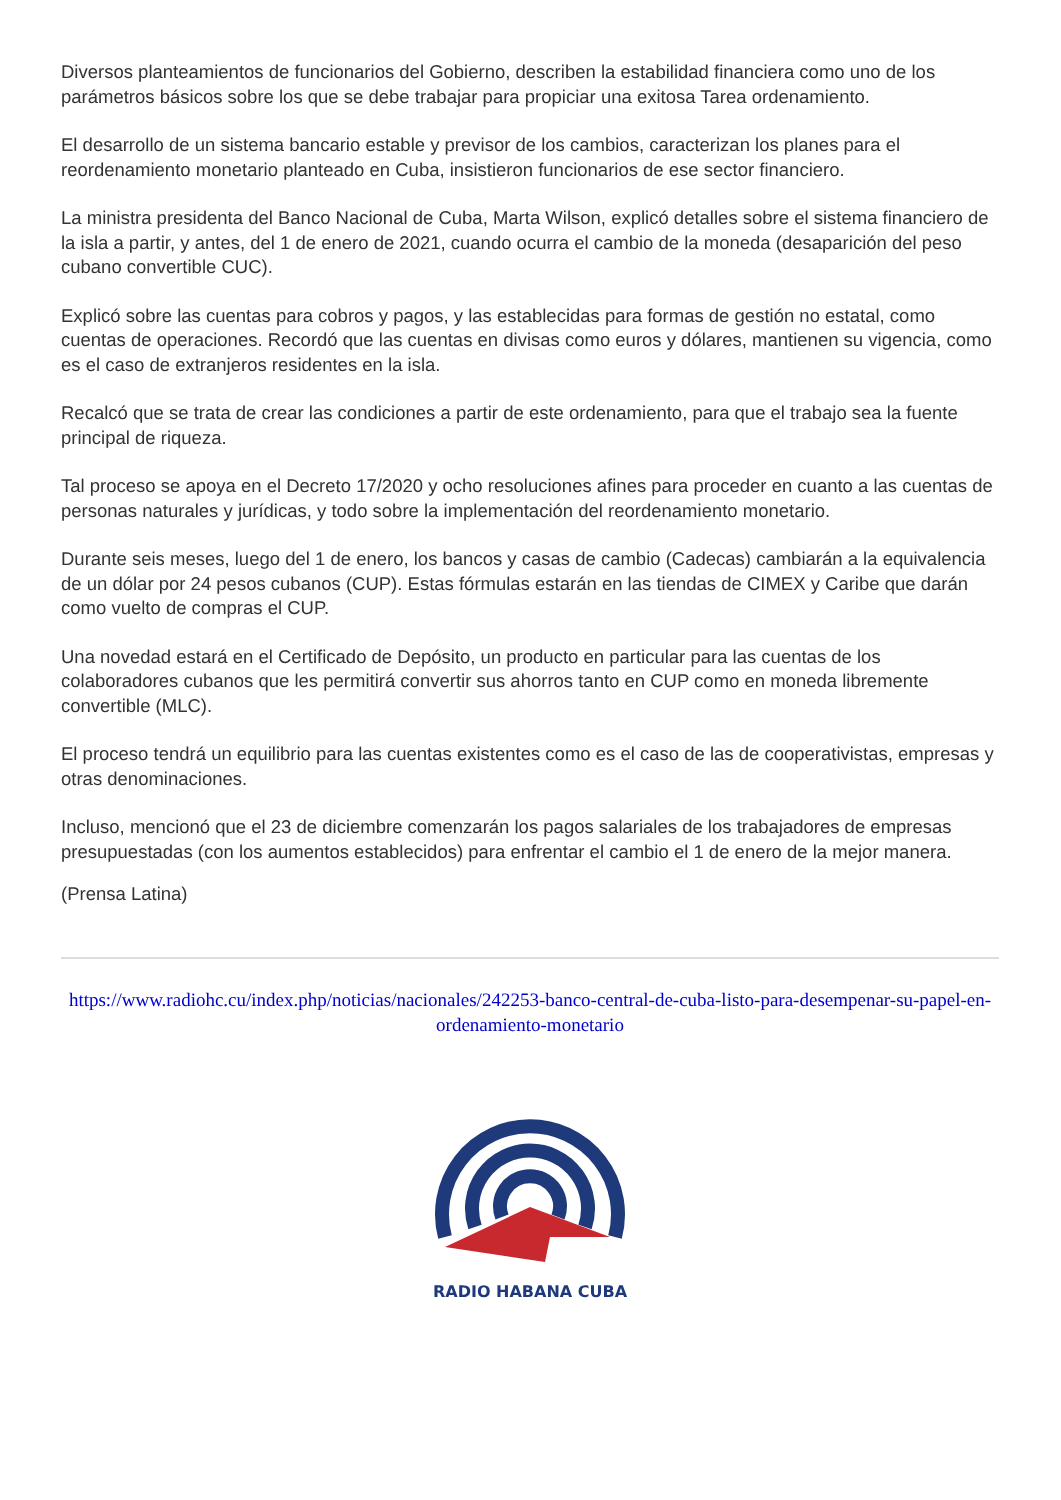Diversos planteamientos de funcionarios del Gobierno, describen la estabilidad financiera como uno de los parámetros básicos sobre los que se debe trabajar para propiciar una exitosa Tarea ordenamiento.
El desarrollo de un sistema bancario estable y previsor de los cambios, caracterizan los planes para el reordenamiento monetario planteado en Cuba, insistieron funcionarios de ese sector financiero.
La ministra presidenta del Banco Nacional de Cuba, Marta Wilson, explicó detalles sobre el sistema financiero de la isla a partir, y antes, del 1 de enero de 2021, cuando ocurra el cambio de la moneda (desaparición del peso cubano convertible CUC).
Explicó sobre las cuentas para cobros y pagos, y las establecidas para formas de gestión no estatal, como cuentas de operaciones. Recordó que las cuentas en divisas como euros y dólares, mantienen su vigencia, como es el caso de extranjeros residentes en la isla.
Recalcó que se trata de crear las condiciones a partir de este ordenamiento, para que el trabajo sea la fuente principal de riqueza.
Tal proceso se apoya en el Decreto 17/2020 y ocho resoluciones afines para proceder en cuanto a las cuentas de personas naturales y jurídicas, y todo sobre la implementación del reordenamiento monetario.
Durante seis meses, luego del 1 de enero, los bancos y casas de cambio (Cadecas) cambiarán a la equivalencia de un dólar por 24 pesos cubanos (CUP). Estas fórmulas estarán en las tiendas de CIMEX y Caribe que darán como vuelto de compras el CUP.
Una novedad estará en el Certificado de Depósito, un producto en particular para las cuentas de los colaboradores cubanos que les permitirá convertir sus ahorros tanto en CUP como en moneda libremente convertible (MLC).
El proceso tendrá un equilibrio para las cuentas existentes como es el caso de las de cooperativistas, empresas y otras denominaciones.
Incluso, mencionó que el 23 de diciembre comenzarán los pagos salariales de los trabajadores de empresas presupuestadas (con los aumentos establecidos) para enfrentar el cambio el 1 de enero de la mejor manera.
(Prensa Latina)
https://www.radiohc.cu/index.php/noticias/nacionales/242253-banco-central-de-cuba-listo-para-desempenar-su-papel-en-ordenamiento-monetario
RADIO HABANA CUBA